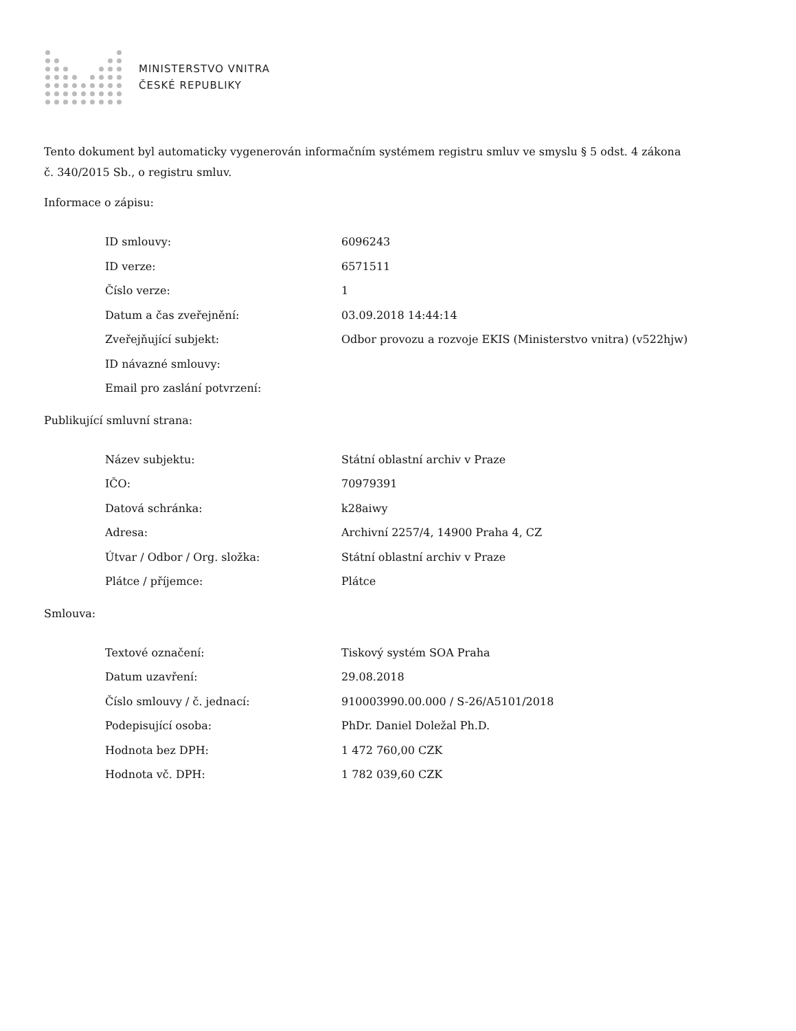MINISTERSTVO VNITRA
ČESKÉ REPUBLIKY
Tento dokument byl automaticky vygenerován informačním systémem registru smluv ve smyslu § 5 odst. 4 zákona č. 340/2015 Sb., o registru smluv.
Informace o zápisu:
| ID smlouvy: | 6096243 |
| ID verze: | 6571511 |
| Číslo verze: | 1 |
| Datum a čas zveřejnění: | 03.09.2018 14:44:14 |
| Zveřejňující subjekt: | Odbor provozu a rozvoje EKIS (Ministerstvo vnitra) (v522hjw) |
| ID návazné smlouvy: | |
| Email pro zaslání potvrzení: | |
Publikující smluvní strana:
| Název subjektu: | Státní oblastní archiv v Praze |
| IČO: | 70979391 |
| Datová schránka: | k28aiwy |
| Adresa: | Archivní 2257/4, 14900 Praha 4, CZ |
| Útvar / Odbor / Org. složka: | Státní oblastní archiv v Praze |
| Plátce / příjemce: | Plátce |
Smlouva:
| Textové označení: | Tiskový systém SOA Praha |
| Datum uzavření: | 29.08.2018 |
| Číslo smlouvy / č. jednací: | 910003990.00.000 / S-26/A5101/2018 |
| Podepisující osoba: | PhDr. Daniel Doležal Ph.D. |
| Hodnota bez DPH: | 1 472 760,00 CZK |
| Hodnota vč. DPH: | 1 782 039,60 CZK |